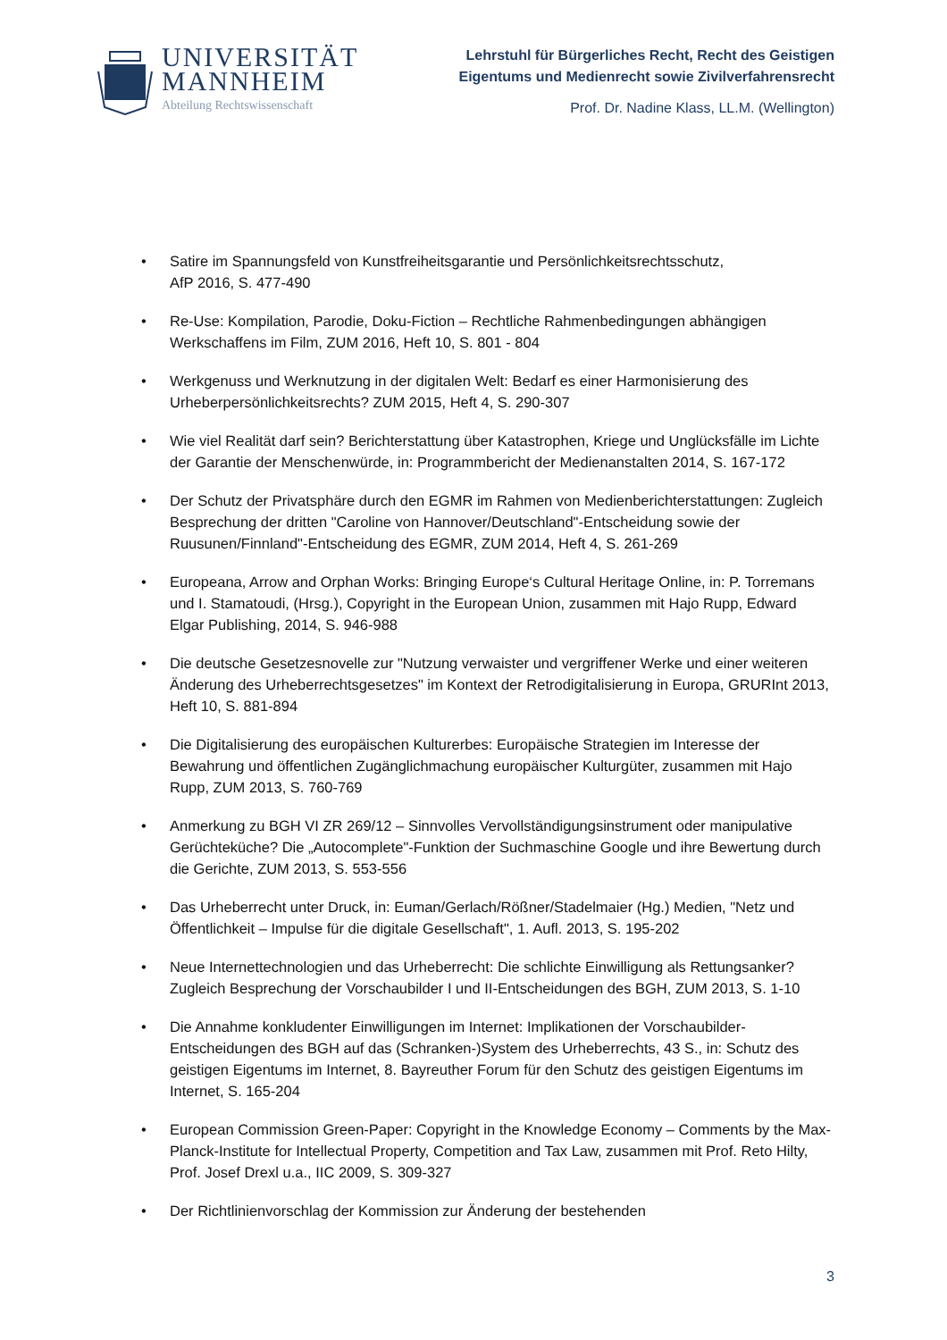UNIVERSITÄT
MANNHEIM
Abteilung Rechtswissenschaft
Lehrstuhl für Bürgerliches Recht, Recht des Geistigen
Eigentums und Medienrecht sowie Zivilverfahrensrecht
Prof. Dr. Nadine Klass, LL.M. (Wellington)
• Satire im Spannungsfeld von Kunstfreiheitsgarantie und Persönlichkeitsrechtsschutz,
AfP 2016, S. 477-490
• Re-Use: Kompilation, Parodie, Doku-Fiction – Rechtliche Rahmenbedingungen abhängigen Werkschaffens im Film, ZUM 2016, Heft 10, S. 801 - 804
• Werkgenuss und Werknutzung in der digitalen Welt: Bedarf es einer Harmonisierung des Urheberpersönlichkeitsrechts? ZUM 2015, Heft 4, S. 290-307
• Wie viel Realität darf sein? Berichterstattung über Katastrophen, Kriege und Unglücksfälle im Lichte der Garantie der Menschenwürde, in: Programmbericht der Medienanstalten 2014, S. 167-172
• Der Schutz der Privatsphäre durch den EGMR im Rahmen von Medienberichterstattungen: Zugleich Besprechung der dritten "Caroline von Hannover/Deutschland"-Entscheidung sowie der Ruusunen/Finnland"-Entscheidung des EGMR, ZUM 2014, Heft 4, S. 261-269
• Europeana, Arrow and Orphan Works: Bringing Europe‘s Cultural Heritage Online, in: P. Torremans und I. Stamatoudi, (Hrsg.), Copyright in the European Union, zusammen mit Hajo Rupp, Edward Elgar Publishing, 2014, S. 946-988
• Die deutsche Gesetzesnovelle zur "Nutzung verwaister und vergriffener Werke und einer weiteren Änderung des Urheberrechtsgesetzes" im Kontext der Retrodigitalisierung in Europa, GRURInt 2013, Heft 10, S. 881-894
• Die Digitalisierung des europäischen Kulturerbes: Europäische Strategien im Interesse der Bewahrung und öffentlichen Zugänglichmachung europäischer Kulturgüter, zusammen mit Hajo Rupp, ZUM 2013, S. 760-769
• Anmerkung zu BGH VI ZR 269/12 – Sinnvolles Vervollständigungsinstrument oder manipulative Gerüchteküche? Die „Autocomplete"-Funktion der Suchmaschine Google und ihre Bewertung durch die Gerichte, ZUM 2013, S. 553-556
• Das Urheberrecht unter Druck, in: Euman/Gerlach/Rößner/Stadelmaier (Hg.) Medien, "Netz und Öffentlichkeit – Impulse für die digitale Gesellschaft", 1. Aufl. 2013, S. 195-202
• Neue Internettechnologien und das Urheberrecht: Die schlichte Einwilligung als Rettungsanker? Zugleich Besprechung der Vorschaubilder I und II-Entscheidungen des BGH, ZUM 2013, S. 1-10
• Die Annahme konkludenter Einwilligungen im Internet: Implikationen der Vorschaubilder-Entscheidungen des BGH auf das (Schranken-)System des Urheberrechts, 43 S., in: Schutz des geistigen Eigentums im Internet, 8. Bayreuther Forum für den Schutz des geistigen Eigentums im Internet, S. 165-204
• European Commission Green-Paper: Copyright in the Knowledge Economy – Comments by the Max-Planck-Institute for Intellectual Property, Competition and Tax Law, zusammen mit Prof. Reto Hilty, Prof. Josef Drexl u.a., IIC 2009, S. 309-327
• Der Richtlinienvorschlag der Kommission zur Änderung der bestehenden
3